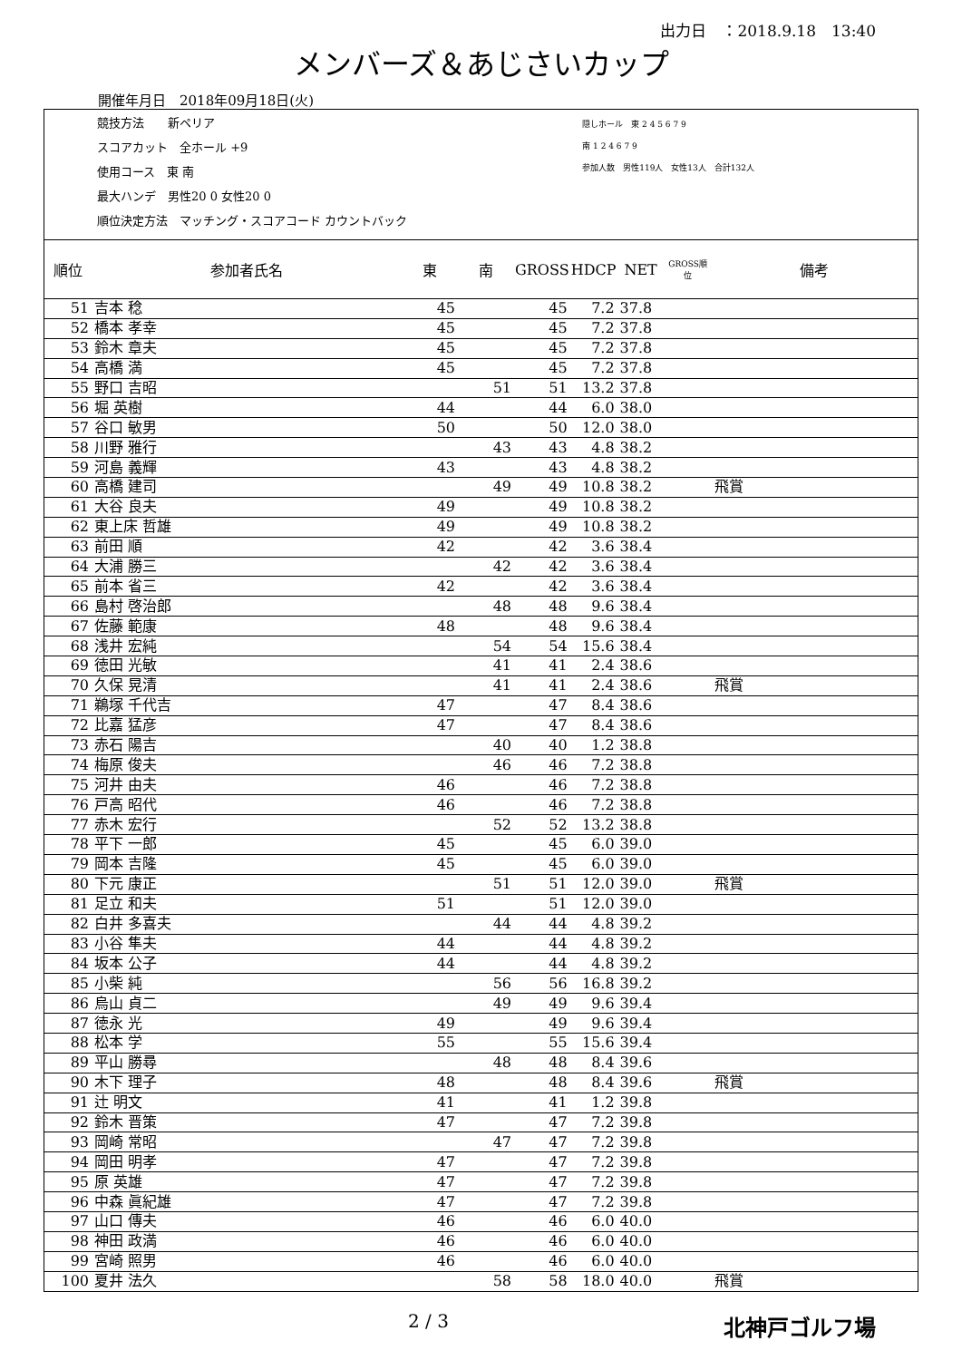出力日　：2018.9.18　13:40
メンバーズ＆あじさいカップ
開催年月日　2018年09月18日(火)
競技方法　　新ペリア
スコアカット　全ホール +9
使用コース　東 南
最大ハンデ　男性20 0 女性20 0
順位決定方法　マッチング・スコアコード カウントバック
隠しホール　東 2 4 5 6 7 9
南 1 2 4 6 7 9
参加人数　男性119人　女性13人　合計132人
| 順位 | 参加者氏名 | 東 | 南 | GROSS | HDCP | NET | GROSS順位 | 備考 |
| --- | --- | --- | --- | --- | --- | --- | --- | --- |
| 51 | 吉本 稔 | 45 | | 45 | 7.2 | 37.8 | | |
| 52 | 橋本 孝幸 | 45 | | 45 | 7.2 | 37.8 | | |
| 53 | 鈴木 章夫 | 45 | | 45 | 7.2 | 37.8 | | |
| 54 | 高橋 満 | 45 | | 45 | 7.2 | 37.8 | | |
| 55 | 野口 吉昭 | | 51 | 51 | 13.2 | 37.8 | | |
| 56 | 堀 英樹 | 44 | | 44 | 6.0 | 38.0 | | |
| 57 | 谷口 敏男 | 50 | | 50 | 12.0 | 38.0 | | |
| 58 | 川野 雅行 | | 43 | 43 | 4.8 | 38.2 | | |
| 59 | 河島 義輝 | 43 | | 43 | 4.8 | 38.2 | | |
| 60 | 高橋 建司 | | 49 | 49 | 10.8 | 38.2 | | 飛賞 |
| 61 | 大谷 良夫 | 49 | | 49 | 10.8 | 38.2 | | |
| 62 | 東上床 哲雄 | 49 | | 49 | 10.8 | 38.2 | | |
| 63 | 前田 順 | 42 | | 42 | 3.6 | 38.4 | | |
| 64 | 大浦 勝三 | | 42 | 42 | 3.6 | 38.4 | | |
| 65 | 前本 省三 | 42 | | 42 | 3.6 | 38.4 | | |
| 66 | 島村 啓治郎 | | 48 | 48 | 9.6 | 38.4 | | |
| 67 | 佐藤 範康 | 48 | | 48 | 9.6 | 38.4 | | |
| 68 | 浅井 宏純 | | 54 | 54 | 15.6 | 38.4 | | |
| 69 | 徳田 光敏 | | 41 | 41 | 2.4 | 38.6 | | |
| 70 | 久保 晃清 | | 41 | 41 | 2.4 | 38.6 | | 飛賞 |
| 71 | 鵜塚 千代吉 | 47 | | 47 | 8.4 | 38.6 | | |
| 72 | 比嘉 猛彦 | 47 | | 47 | 8.4 | 38.6 | | |
| 73 | 赤石 陽吉 | | 40 | 40 | 1.2 | 38.8 | | |
| 74 | 梅原 俊夫 | | 46 | 46 | 7.2 | 38.8 | | |
| 75 | 河井 由夫 | 46 | | 46 | 7.2 | 38.8 | | |
| 76 | 戸高 昭代 | 46 | | 46 | 7.2 | 38.8 | | |
| 77 | 赤木 宏行 | | 52 | 52 | 13.2 | 38.8 | | |
| 78 | 平下 一郎 | 45 | | 45 | 6.0 | 39.0 | | |
| 79 | 岡本 吉隆 | 45 | | 45 | 6.0 | 39.0 | | |
| 80 | 下元 康正 | | 51 | 51 | 12.0 | 39.0 | | 飛賞 |
| 81 | 足立 和夫 | 51 | | 51 | 12.0 | 39.0 | | |
| 82 | 白井 多喜夫 | | 44 | 44 | 4.8 | 39.2 | | |
| 83 | 小谷 隼夫 | 44 | | 44 | 4.8 | 39.2 | | |
| 84 | 坂本 公子 | 44 | | 44 | 4.8 | 39.2 | | |
| 85 | 小柴 純 | | 56 | 56 | 16.8 | 39.2 | | |
| 86 | 烏山 貞二 | | 49 | 49 | 9.6 | 39.4 | | |
| 87 | 徳永 光 | 49 | | 49 | 9.6 | 39.4 | | |
| 88 | 松本 学 | 55 | | 55 | 15.6 | 39.4 | | |
| 89 | 平山 勝尋 | | 48 | 48 | 8.4 | 39.6 | | |
| 90 | 木下 理子 | 48 | | 48 | 8.4 | 39.6 | | 飛賞 |
| 91 | 辻 明文 | 41 | | 41 | 1.2 | 39.8 | | |
| 92 | 鈴木 晋策 | 47 | | 47 | 7.2 | 39.8 | | |
| 93 | 岡崎 常昭 | | 47 | 47 | 7.2 | 39.8 | | |
| 94 | 岡田 明孝 | 47 | | 47 | 7.2 | 39.8 | | |
| 95 | 原 英雄 | 47 | | 47 | 7.2 | 39.8 | | |
| 96 | 中森 眞紀雄 | 47 | | 47 | 7.2 | 39.8 | | |
| 97 | 山口 傳夫 | 46 | | 46 | 6.0 | 40.0 | | |
| 98 | 神田 政満 | 46 | | 46 | 6.0 | 40.0 | | |
| 99 | 宮崎 照男 | 46 | | 46 | 6.0 | 40.0 | | |
| 100 | 夏井 法久 | | 58 | 58 | 18.0 | 40.0 | | 飛賞 |
2 / 3 北神戸ゴルフ場